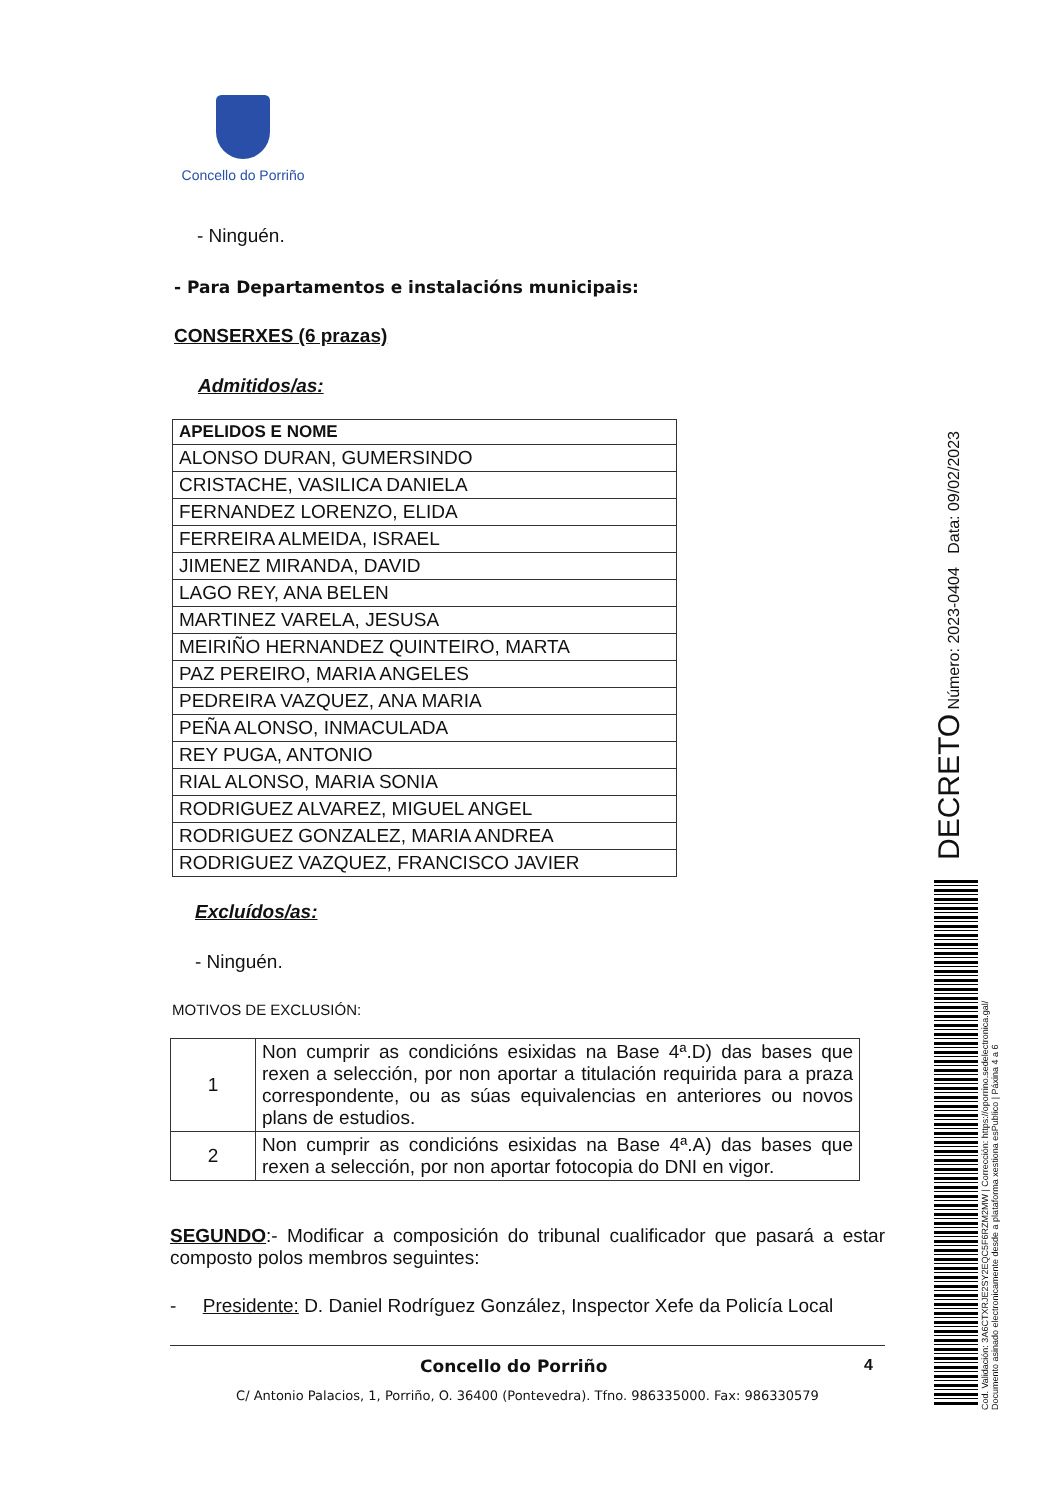Concello do Porriño
- Ninguén.
- Para Departamentos e instalacións municipais:
CONSERXES (6 prazas)
Admitidos/as:
| APELIDOS E NOME |
| --- |
| ALONSO DURAN, GUMERSINDO |
| CRISTACHE, VASILICA DANIELA |
| FERNANDEZ LORENZO, ELIDA |
| FERREIRA ALMEIDA, ISRAEL |
| JIMENEZ MIRANDA, DAVID |
| LAGO REY, ANA BELEN |
| MARTINEZ VARELA, JESUSA |
| MEIRIÑO HERNANDEZ QUINTEIRO, MARTA |
| PAZ PEREIRO, MARIA ANGELES |
| PEDREIRA VAZQUEZ, ANA MARIA |
| PEÑA ALONSO, INMACULADA |
| REY PUGA, ANTONIO |
| RIAL ALONSO, MARIA SONIA |
| RODRIGUEZ ALVAREZ, MIGUEL ANGEL |
| RODRIGUEZ GONZALEZ, MARIA ANDREA |
| RODRIGUEZ VAZQUEZ, FRANCISCO JAVIER |
Excluídos/as:
- Ninguén.
MOTIVOS DE EXCLUSIÓN:
| 1 | Non cumprir as condicións esixidas na Base 4ª.D) das bases que rexen a selección, por non aportar a titulación requirida para a praza correspondente, ou as súas equivalencias en anteriores ou novos plans de estudios. |
| 2 | Non cumprir as condicións esixidas na Base 4ª.A) das bases que rexen a selección, por non aportar fotocopia do DNI en vigor. |
SEGUNDO:- Modificar a composición do tribunal cualificador que pasará a estar composto polos membros seguintes:
- Presidente: D. Daniel Rodríguez González, Inspector Xefe da Policía Local
Concello do Porriño 4
C/ Antonio Palacios, 1, Porriño, O. 36400 (Pontevedra). Tfno. 986335000. Fax: 986330579
DECRETO Número: 2023-0404 Data: 09/02/2023
Cod. Validación: 3A6CTXRJE2SY2EQC5F6RZM2MW | Corrección: https://oporrino.sedelectronica.gal/
Documento asinado electronicamente desde a plataforma xestiona esPublico | Páxina 4 a 6